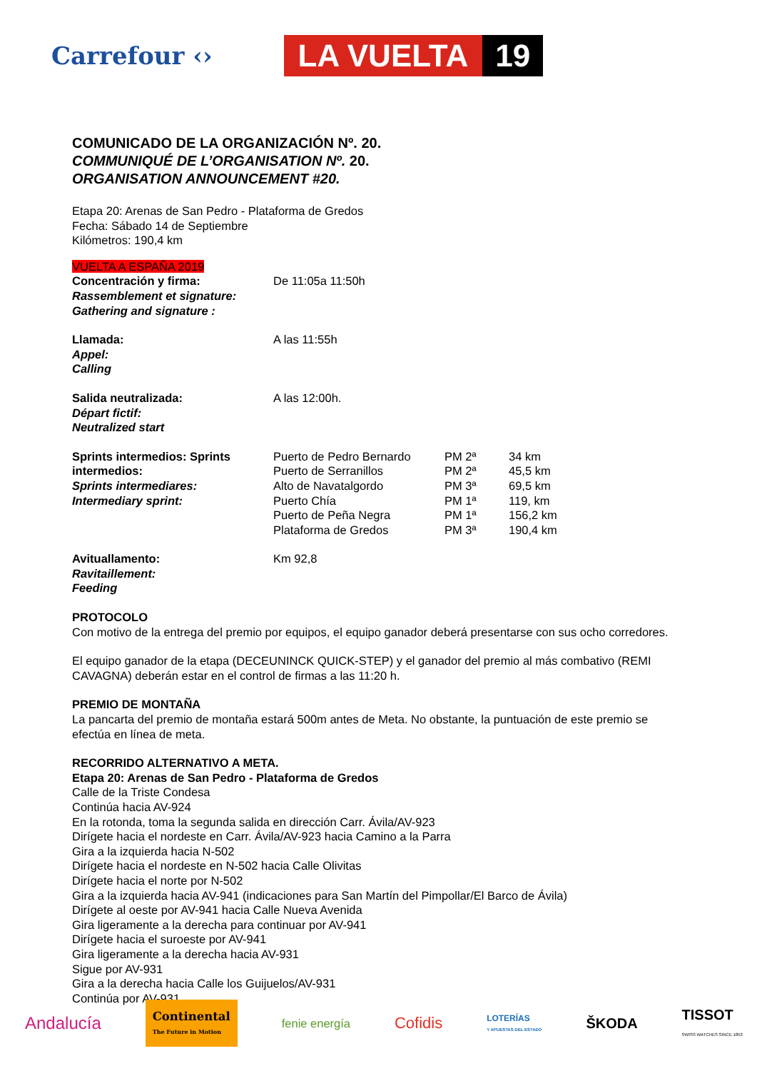Carrefour ‹›
LA VUELTA 19
COMUNICADO DE LA ORGANIZACIÓN Nº. 20.
COMMUNIQUÉ DE L’ORGANISATION Nº. 20.
ORGANISATION ANNOUNCEMENT #20.
Etapa 20: Arenas de San Pedro - Plataforma de Gredos
Fecha: Sábado 14 de Septiembre
Kilómetros: 190,4 km
VUELTA A ESPAÑA 2019
| Concentración y firma: Rassemblement et signature: Gathering and signature : | De 11:05a 11:50h | | |
| Llamada: Appel: Calling | A las 11:55h | | |
| Salida neutralizada: Départ fictif: Neutralized start | A las 12:00h. | | |
| Sprints intermedios: Sprints intermedios: Sprints intermediares: Intermediary sprint: | Puerto de Pedro Bernardo Puerto de Serranillos Alto de Navatalgordo Puerto Chía Puerto de Peña Negra Plataforma de Gredos | PM 2ª PM 2ª PM 3ª PM 1ª PM 1ª PM 3ª | 34 km 45,5 km 69,5 km 119, km 156,2 km 190,4 km |
| Avituallamento: Ravitaillement: Feeding | Km 92,8 | | |
PROTOCOLO
Con motivo de la entrega del premio por equipos, el equipo ganador deberá presentarse con sus ocho corredores.
El equipo ganador de la etapa (DECEUNINCK QUICK-STEP) y el ganador del premio al más combativo (REMI CAVAGNA) deberán estar en el control de firmas a las 11:20 h.
PREMIO DE MONTAÑA
La pancarta del premio de montaña estará 500m antes de Meta. No obstante, la puntuación de este premio se efectúa en línea de meta.
RECORRIDO ALTERNATIVO A META.
Etapa 20: Arenas de San Pedro - Plataforma de Gredos
Calle de la Triste Condesa
Continúa hacia AV-924
En la rotonda, toma la segunda salida en dirección Carr. Ávila/AV-923
Dirígete hacia el nordeste en Carr. Ávila/AV-923 hacia Camino a la Parra
Gira a la izquierda hacia N-502
Dirígete hacia el nordeste en N-502 hacia Calle Olivitas
Dirígete hacia el norte por N-502
Gira a la izquierda hacia AV-941 (indicaciones para San Martín del Pimpollar/El Barco de Ávila)
Dirígete al oeste por AV-941 hacia Calle Nueva Avenida
Gira ligeramente a la derecha para continuar por AV-941
Dirígete hacia el suroeste por AV-941
Gira ligeramente a la derecha hacia AV-931
Sigue por AV-931
Gira a la derecha hacia Calle los Guijuelos/AV-931
Continúa por AV-931
Andalucía Continental
The Future in Motion fenie energía Cofidis LOTERÍAS
Y APUESTAS DEL ESTADO ŠKODA TISSOT
SWISS WATCHES SINCE 1853